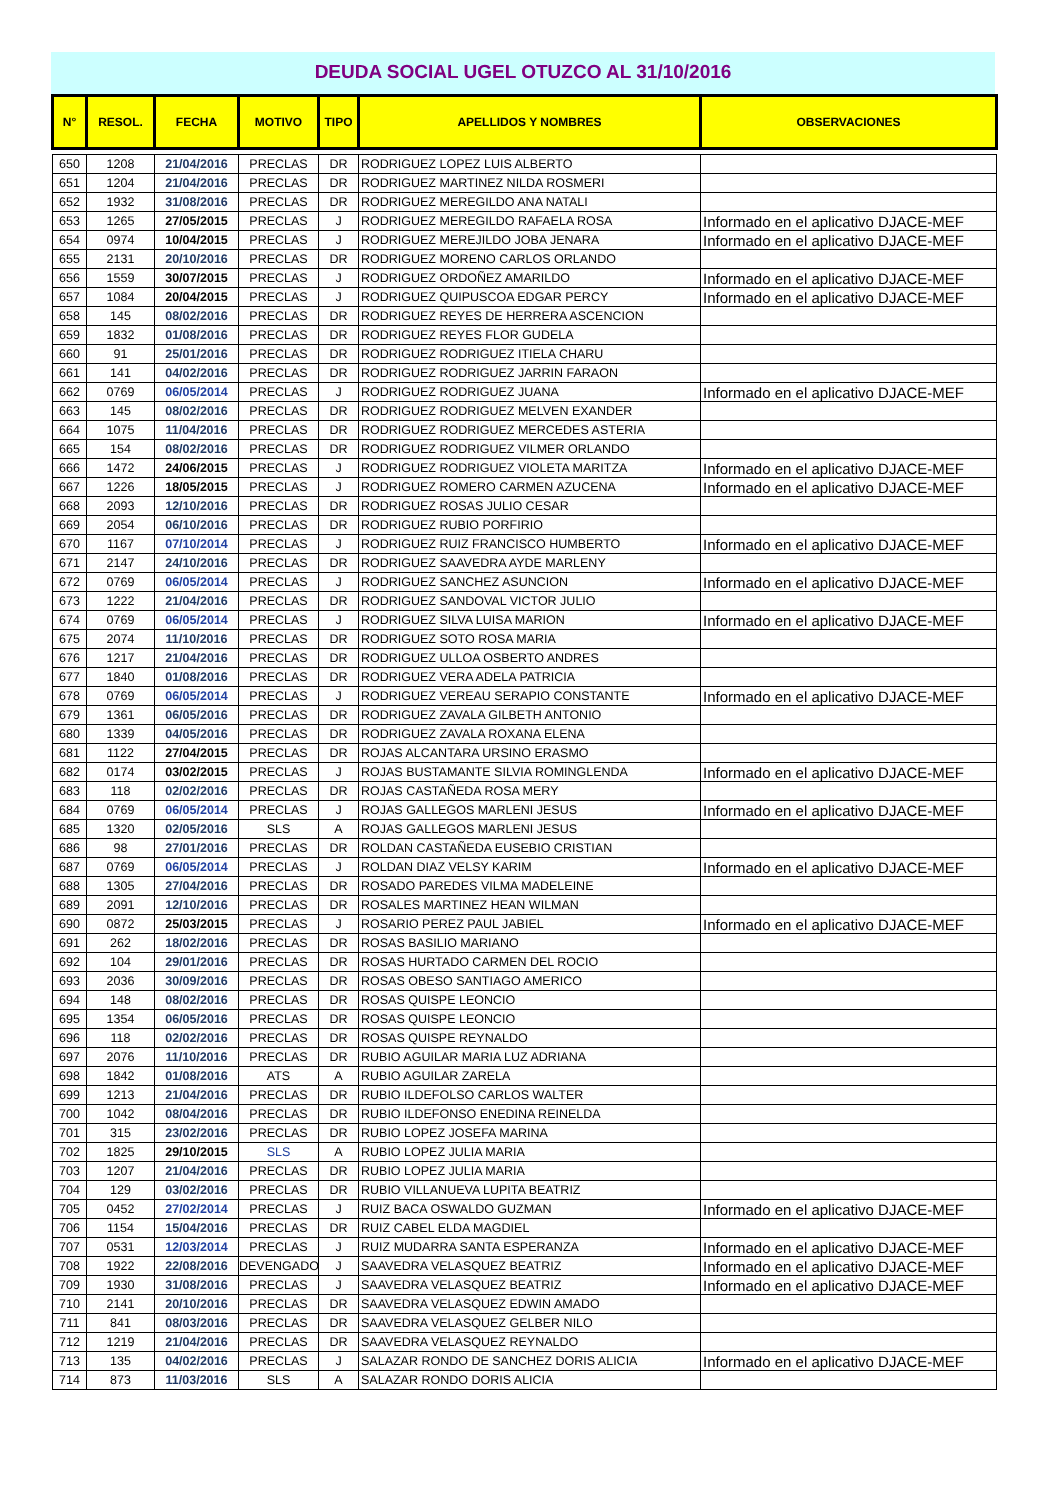DEUDA SOCIAL UGEL OTUZCO AL 31/10/2016
| N° | RESOL. | FECHA | MOTIVO | TIPO | APELLIDOS Y NOMBRES | OBSERVACIONES |
| --- | --- | --- | --- | --- | --- | --- |
| 650 | 1208 | 21/04/2016 | PRECLAS | DR | RODRIGUEZ LOPEZ LUIS ALBERTO | |
| 651 | 1204 | 21/04/2016 | PRECLAS | DR | RODRIGUEZ MARTINEZ NILDA ROSMERI | |
| 652 | 1932 | 31/08/2016 | PRECLAS | DR | RODRIGUEZ MEREGILDO ANA NATALI | |
| 653 | 1265 | 27/05/2015 | PRECLAS | J | RODRIGUEZ MEREGILDO RAFAELA ROSA | Informado en el aplicativo DJACE-MEF |
| 654 | 0974 | 10/04/2015 | PRECLAS | J | RODRIGUEZ MEREJILDO JOBA JENARA | Informado en el aplicativo DJACE-MEF |
| 655 | 2131 | 20/10/2016 | PRECLAS | DR | RODRIGUEZ MORENO CARLOS ORLANDO | |
| 656 | 1559 | 30/07/2015 | PRECLAS | J | RODRIGUEZ ORDOÑEZ AMARILDO | Informado en el aplicativo DJACE-MEF |
| 657 | 1084 | 20/04/2015 | PRECLAS | J | RODRIGUEZ QUIPUSCOA EDGAR PERCY | Informado en el aplicativo DJACE-MEF |
| 658 | 145 | 08/02/2016 | PRECLAS | DR | RODRIGUEZ REYES DE HERRERA ASCENCION | |
| 659 | 1832 | 01/08/2016 | PRECLAS | DR | RODRIGUEZ REYES FLOR GUDELA | |
| 660 | 91 | 25/01/2016 | PRECLAS | DR | RODRIGUEZ RODRIGUEZ ITIELA CHARU | |
| 661 | 141 | 04/02/2016 | PRECLAS | DR | RODRIGUEZ RODRIGUEZ JARRIN FARAON | |
| 662 | 0769 | 06/05/2014 | PRECLAS | J | RODRIGUEZ RODRIGUEZ JUANA | Informado en el aplicativo DJACE-MEF |
| 663 | 145 | 08/02/2016 | PRECLAS | DR | RODRIGUEZ RODRIGUEZ MELVEN EXANDER | |
| 664 | 1075 | 11/04/2016 | PRECLAS | DR | RODRIGUEZ RODRIGUEZ MERCEDES ASTERIA | |
| 665 | 154 | 08/02/2016 | PRECLAS | DR | RODRIGUEZ RODRIGUEZ VILMER ORLANDO | |
| 666 | 1472 | 24/06/2015 | PRECLAS | J | RODRIGUEZ RODRIGUEZ VIOLETA MARITZA | Informado en el aplicativo DJACE-MEF |
| 667 | 1226 | 18/05/2015 | PRECLAS | J | RODRIGUEZ ROMERO CARMEN AZUCENA | Informado en el aplicativo DJACE-MEF |
| 668 | 2093 | 12/10/2016 | PRECLAS | DR | RODRIGUEZ ROSAS JULIO CESAR | |
| 669 | 2054 | 06/10/2016 | PRECLAS | DR | RODRIGUEZ RUBIO PORFIRIO | |
| 670 | 1167 | 07/10/2014 | PRECLAS | J | RODRIGUEZ RUIZ FRANCISCO HUMBERTO | Informado en el aplicativo DJACE-MEF |
| 671 | 2147 | 24/10/2016 | PRECLAS | DR | RODRIGUEZ SAAVEDRA AYDE MARLENY | |
| 672 | 0769 | 06/05/2014 | PRECLAS | J | RODRIGUEZ SANCHEZ ASUNCION | Informado en el aplicativo DJACE-MEF |
| 673 | 1222 | 21/04/2016 | PRECLAS | DR | RODRIGUEZ SANDOVAL VICTOR JULIO | |
| 674 | 0769 | 06/05/2014 | PRECLAS | J | RODRIGUEZ SILVA LUISA MARION | Informado en el aplicativo DJACE-MEF |
| 675 | 2074 | 11/10/2016 | PRECLAS | DR | RODRIGUEZ SOTO ROSA MARIA | |
| 676 | 1217 | 21/04/2016 | PRECLAS | DR | RODRIGUEZ ULLOA OSBERTO ANDRES | |
| 677 | 1840 | 01/08/2016 | PRECLAS | DR | RODRIGUEZ VERA ADELA PATRICIA | |
| 678 | 0769 | 06/05/2014 | PRECLAS | J | RODRIGUEZ VEREAU SERAPIO CONSTANTE | Informado en el aplicativo DJACE-MEF |
| 679 | 1361 | 06/05/2016 | PRECLAS | DR | RODRIGUEZ ZAVALA GILBETH ANTONIO | |
| 680 | 1339 | 04/05/2016 | PRECLAS | DR | RODRIGUEZ ZAVALA ROXANA ELENA | |
| 681 | 1122 | 27/04/2015 | PRECLAS | DR | ROJAS ALCANTARA URSINO ERASMO | |
| 682 | 0174 | 03/02/2015 | PRECLAS | J | ROJAS BUSTAMANTE SILVIA ROMINGLENDA | Informado en el aplicativo DJACE-MEF |
| 683 | 118 | 02/02/2016 | PRECLAS | DR | ROJAS CASTAÑEDA ROSA MERY | |
| 684 | 0769 | 06/05/2014 | PRECLAS | J | ROJAS GALLEGOS MARLENI JESUS | Informado en el aplicativo DJACE-MEF |
| 685 | 1320 | 02/05/2016 | SLS | A | ROJAS GALLEGOS MARLENI JESUS | |
| 686 | 98 | 27/01/2016 | PRECLAS | DR | ROLDAN CASTAÑEDA EUSEBIO CRISTIAN | |
| 687 | 0769 | 06/05/2014 | PRECLAS | J | ROLDAN DIAZ VELSY KARIM | Informado en el aplicativo DJACE-MEF |
| 688 | 1305 | 27/04/2016 | PRECLAS | DR | ROSADO PAREDES VILMA MADELEINE | |
| 689 | 2091 | 12/10/2016 | PRECLAS | DR | ROSALES MARTINEZ HEAN WILMAN | |
| 690 | 0872 | 25/03/2015 | PRECLAS | J | ROSARIO PEREZ PAUL JABIEL | Informado en el aplicativo DJACE-MEF |
| 691 | 262 | 18/02/2016 | PRECLAS | DR | ROSAS BASILIO MARIANO | |
| 692 | 104 | 29/01/2016 | PRECLAS | DR | ROSAS HURTADO CARMEN DEL ROCIO | |
| 693 | 2036 | 30/09/2016 | PRECLAS | DR | ROSAS OBESO SANTIAGO AMERICO | |
| 694 | 148 | 08/02/2016 | PRECLAS | DR | ROSAS QUISPE LEONCIO | |
| 695 | 1354 | 06/05/2016 | PRECLAS | DR | ROSAS QUISPE LEONCIO | |
| 696 | 118 | 02/02/2016 | PRECLAS | DR | ROSAS QUISPE REYNALDO | |
| 697 | 2076 | 11/10/2016 | PRECLAS | DR | RUBIO AGUILAR MARIA LUZ ADRIANA | |
| 698 | 1842 | 01/08/2016 | ATS | A | RUBIO AGUILAR ZARELA | |
| 699 | 1213 | 21/04/2016 | PRECLAS | DR | RUBIO ILDEFOLSO CARLOS WALTER | |
| 700 | 1042 | 08/04/2016 | PRECLAS | DR | RUBIO ILDEFONSO ENEDINA REINELDA | |
| 701 | 315 | 23/02/2016 | PRECLAS | DR | RUBIO LOPEZ JOSEFA MARINA | |
| 702 | 1825 | 29/10/2015 | SLS | A | RUBIO LOPEZ JULIA MARIA | |
| 703 | 1207 | 21/04/2016 | PRECLAS | DR | RUBIO LOPEZ JULIA MARIA | |
| 704 | 129 | 03/02/2016 | PRECLAS | DR | RUBIO VILLANUEVA LUPITA BEATRIZ | |
| 705 | 0452 | 27/02/2014 | PRECLAS | J | RUIZ BACA OSWALDO GUZMAN | Informado en el aplicativo DJACE-MEF |
| 706 | 1154 | 15/04/2016 | PRECLAS | DR | RUIZ CABEL ELDA MAGDIEL | |
| 707 | 0531 | 12/03/2014 | PRECLAS | J | RUIZ MUDARRA SANTA ESPERANZA | Informado en el aplicativo DJACE-MEF |
| 708 | 1922 | 22/08/2016 | DEVENGADO | J | SAAVEDRA VELASQUEZ BEATRIZ | Informado en el aplicativo DJACE-MEF |
| 709 | 1930 | 31/08/2016 | PRECLAS | J | SAAVEDRA VELASQUEZ BEATRIZ | Informado en el aplicativo DJACE-MEF |
| 710 | 2141 | 20/10/2016 | PRECLAS | DR | SAAVEDRA VELASQUEZ EDWIN AMADO | |
| 711 | 841 | 08/03/2016 | PRECLAS | DR | SAAVEDRA VELASQUEZ GELBER NILO | |
| 712 | 1219 | 21/04/2016 | PRECLAS | DR | SAAVEDRA VELASQUEZ REYNALDO | |
| 713 | 135 | 04/02/2016 | PRECLAS | J | SALAZAR RONDO DE SANCHEZ DORIS ALICIA | Informado en el aplicativo DJACE-MEF |
| 714 | 873 | 11/03/2016 | SLS | A | SALAZAR RONDO DORIS ALICIA | |